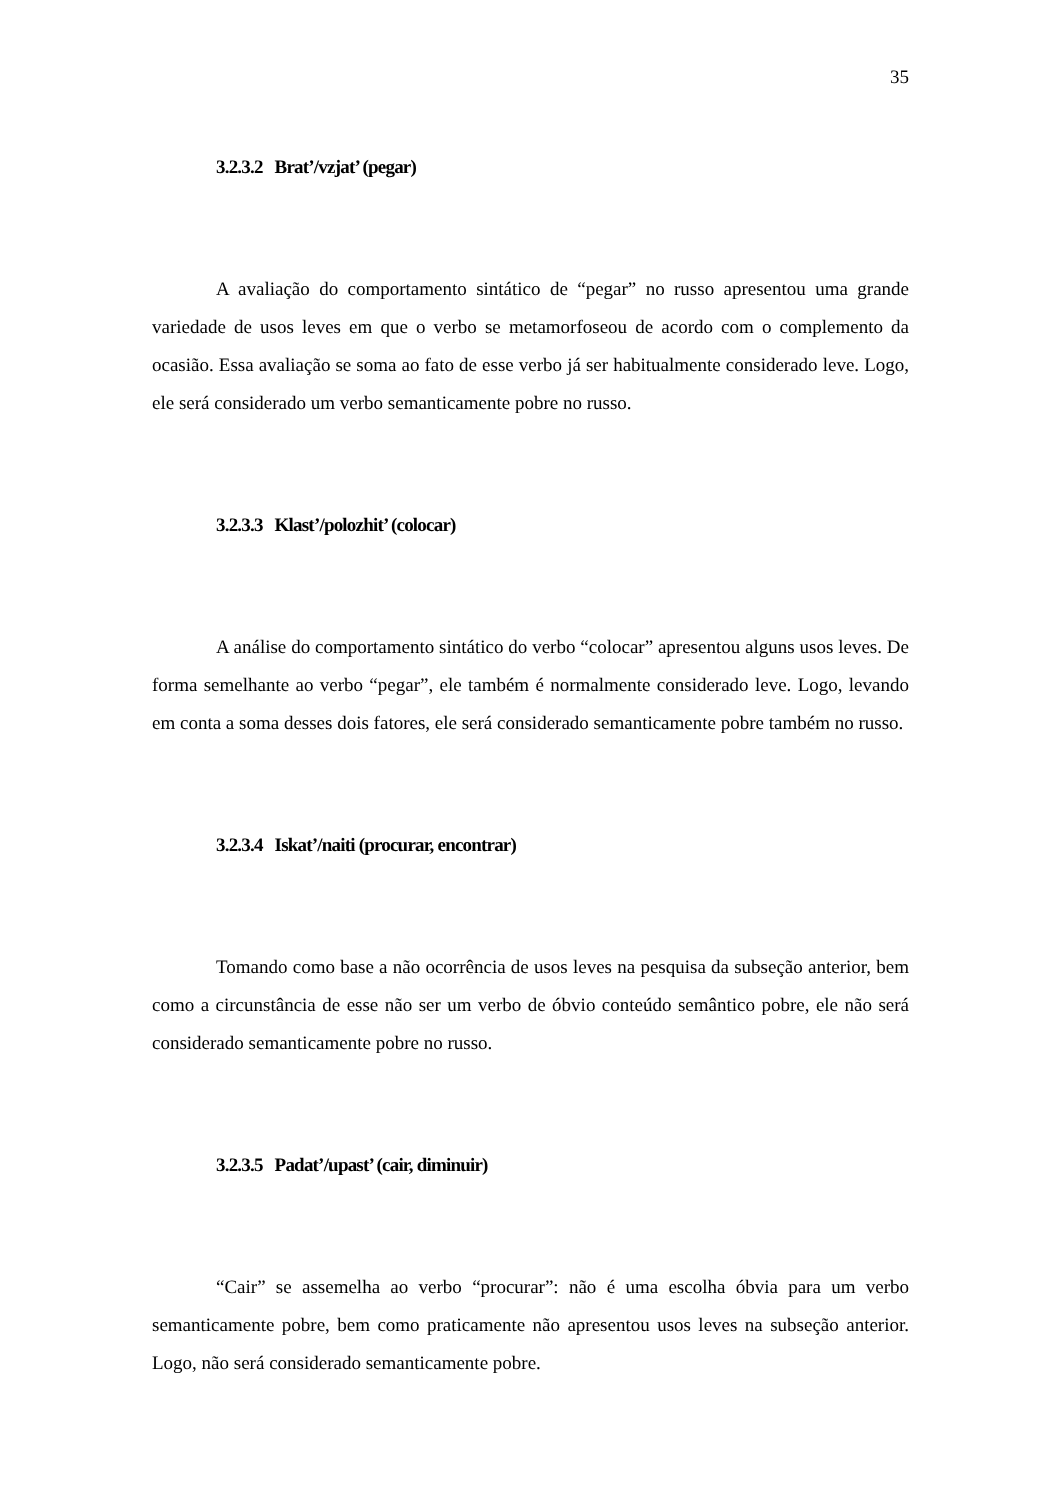35
3.2.3.2 Brat’/vzjat’ (pegar)
A avaliação do comportamento sintático de “pegar” no russo apresentou uma grande variedade de usos leves em que o verbo se metamorfoseou de acordo com o complemento da ocasião. Essa avaliação se soma ao fato de esse verbo já ser habitualmente considerado leve. Logo, ele será considerado um verbo semanticamente pobre no russo.
3.2.3.3 Klast’/polozhit’ (colocar)
A análise do comportamento sintático do verbo “colocar” apresentou alguns usos leves. De forma semelhante ao verbo “pegar”, ele também é normalmente considerado leve. Logo, levando em conta a soma desses dois fatores, ele será considerado semanticamente pobre também no russo.
3.2.3.4 Iskat’/naiti (procurar, encontrar)
Tomando como base a não ocorrência de usos leves na pesquisa da subseção anterior, bem como a circunstância de esse não ser um verbo de óbvio conteúdo semântico pobre, ele não será considerado semanticamente pobre no russo.
3.2.3.5 Padat’/upast’ (cair, diminuir)
“Cair” se assemelha ao verbo “procurar”: não é uma escolha óbvia para um verbo semanticamente pobre, bem como praticamente não apresentou usos leves na subseção anterior. Logo, não será considerado semanticamente pobre.